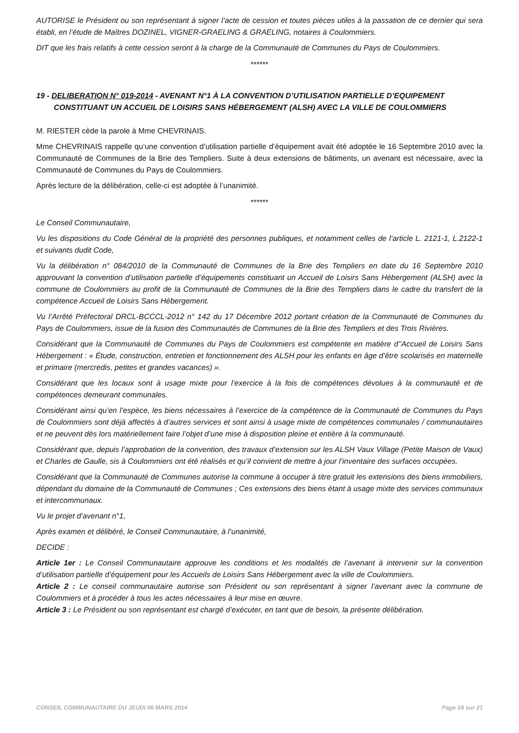AUTORISE le Président ou son représentant à signer l’acte de cession et toutes pièces utiles à la passation de ce dernier qui sera établi, en l’étude de Maîtres DOZINEL, VIGNER-GRAELING & GRAELING, notaires à Coulommiers.
DIT que les frais relatifs à cette cession seront à la charge de la Communauté de Communes du Pays de Coulommiers.
******
19 - DELIBERATION N° 019-2014 - AVENANT N°1 À LA CONVENTION D’UTILISATION PARTIELLE D’EQUIPEMENT CONSTITUANT UN ACCUEIL DE LOISIRS SANS HÉBERGEMENT (ALSH) AVEC LA VILLE DE COULOMMIERS
M. RIESTER cède la parole à Mme CHEVRINAIS.
Mme CHEVRINAIS rappelle qu’une convention d’utilisation partielle d’équipement avait été adoptée le 16 Septembre 2010 avec la Communauté de Communes de la Brie des Templiers. Suite à deux extensions de bâtiments, un avenant est nécessaire, avec la Communauté de Communes du Pays de Coulommiers.
Après lecture de la délibération, celle-ci est adoptée à l’unanimité.
******
Le Conseil Communautaire,
Vu les dispositions du Code Général de la propriété des personnes publiques, et notamment celles de l’article L. 2121-1, L.2122-1 et suivants dudit Code,
Vu la délibération n° 084/2010 de la Communauté de Communes de la Brie des Templiers en date du 16 Septembre 2010 approuvant la convention d’utilisation partielle d’équipements constituant un Accueil de Loisirs Sans Hébergement (ALSH) avec la commune de Coulommiers au profit de la Communauté de Communes de la Brie des Templiers dans le cadre du transfert de la compétence Accueil de Loisirs Sans Hébergement.
Vu l’Arrêté Préfectoral DRCL-BCCCL-2012 n° 142 du 17 Décembre 2012 portant création de la Communauté de Communes du Pays de Coulommiers, issue de la fusion des Communautés de Communes de la Brie des Templiers et des Trois Rivières.
Considérant que la Communauté de Communes du Pays de Coulommiers est compétente en matière d’’Accueil de Loisirs Sans Hébergement : « Étude, construction, entretien et fonctionnement des ALSH pour les enfants en âge d’être scolarisés en maternelle et primaire (mercredis, petites et grandes vacances) ».
Considérant que les locaux sont à usage mixte pour l’exercice à la fois de compétences dévolues à la communauté et de compétences demeurant communales.
Considérant ainsi qu’en l’espèce, les biens nécessaires à l’exercice de la compétence de la Communauté de Communes du Pays de Coulommiers sont déjà affectés à d’autres services et sont ainsi à usage mixte de compétences communales / communautaires et ne peuvent dès lors matériellement faire l’objet d’une mise à disposition pleine et entière à la communauté.
Considérant que, depuis l’approbation de la convention, des travaux d’extension sur les ALSH Vaux Village (Petite Maison de Vaux) et Charles de Gaulle, sis à Coulommiers ont été réalisés et qu’il convient de mettre à jour l’inventaire des surfaces occupées.
Considérant que la Communauté de Communes autorise la commune à occuper à titre gratuit les extensions des biens immobiliers, dépendant du domaine de la Communauté de Communes ; Ces extensions des biens étant à usage mixte des services communaux et intercommunaux.
Vu le projet d’avenant n°1,
Après examen et délibéré, le Conseil Communautaire, à l’unanimité,
DECIDE :
Article 1er : Le Conseil Communautaire approuve les conditions et les modalités de l’avenant à intervenir sur la convention d’utilisation partielle d’équipement pour les Accueils de Loisirs Sans Hébergement avec la ville de Coulommiers.
Article 2 : Le conseil communautaire autorise son Président ou son représentant à signer l’avenant avec la commune de Coulommiers et à procéder à tous les actes nécessaires à leur mise en œuvre.
Article 3 : Le Président ou son représentant est chargé d’exécuter, en tant que de besoin, la présente délibération.
CONSEIL COMMUNAUTAIRE DU JEUDI 06 MARS 2014 Page 16 sur 21